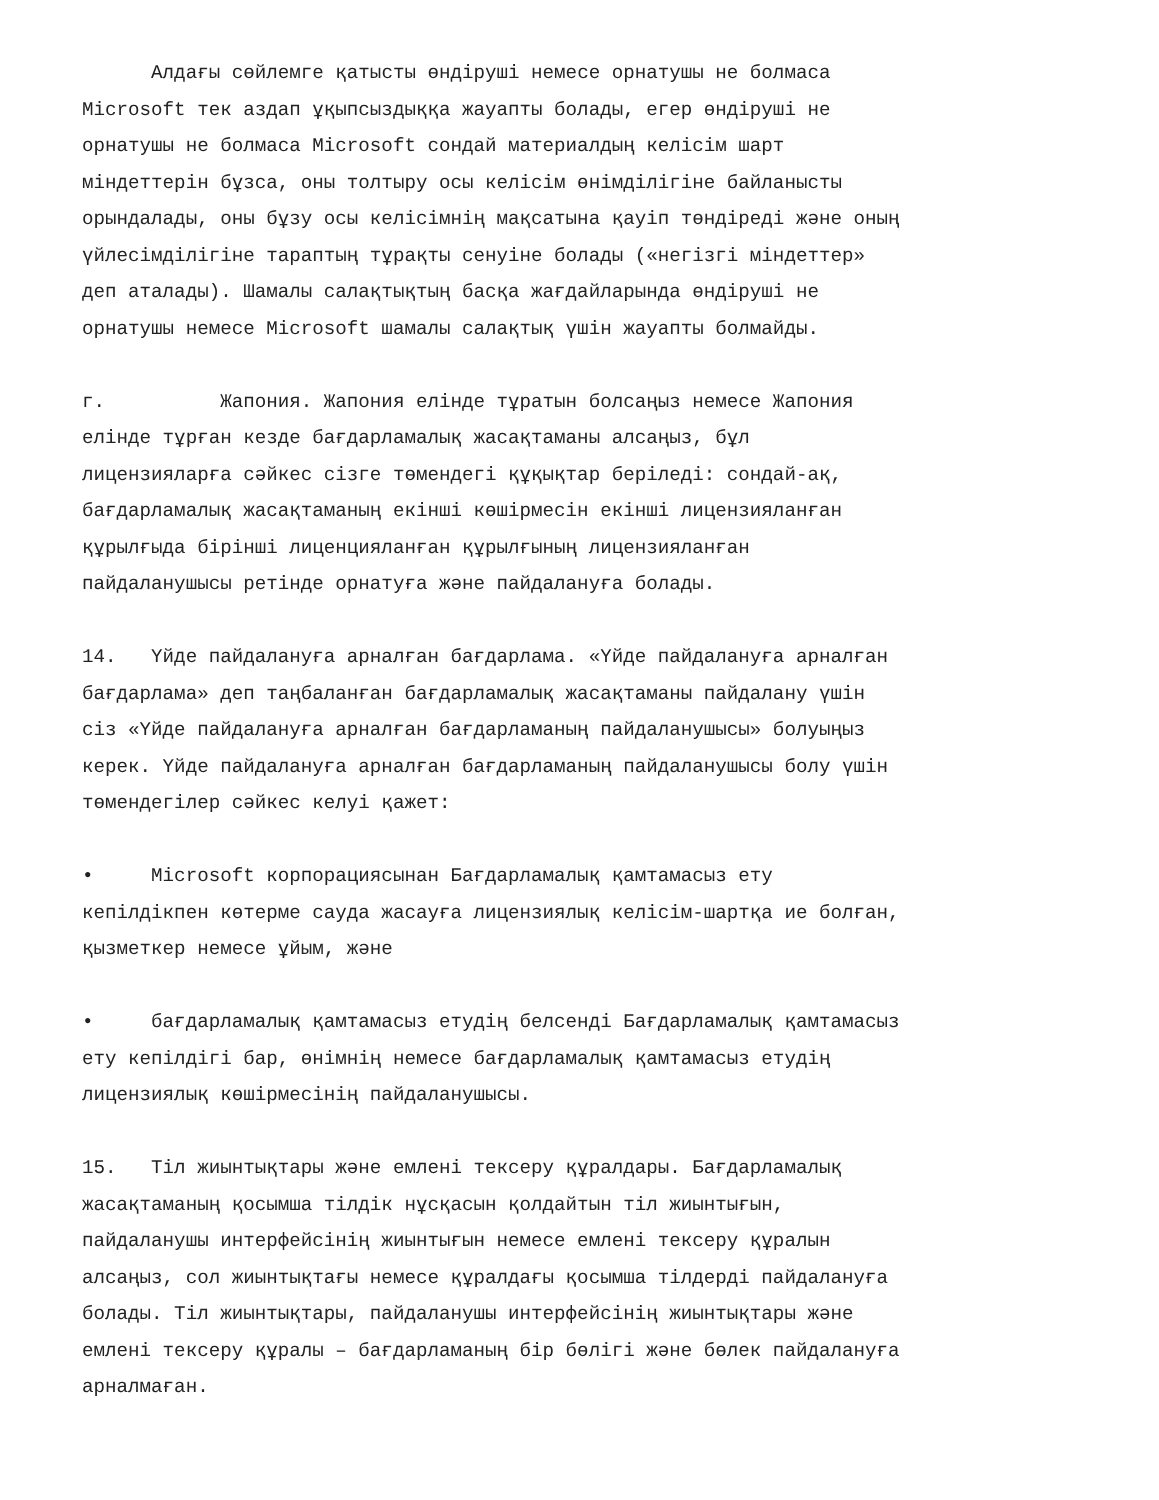Алдағы сөйлемге қатысты өндіруші немесе орнатушы не болмаса Microsoft тек аздап ұқыпсыздыққа жауапты болады, егер өндіруші не орнатушы не болмаса Microsoft сондай материалдың келісім шарт міндеттерін бұзса, оны толтыру осы келісім өнімділігіне байланысты орындалады, оны бұзу осы келісімнің мақсатына қауіп төндіреді және оның үйлесімділігіне тараптың тұрақты сенуіне болады («негізгі міндеттер» деп аталады). Шамалы салақтықтың басқа жағдайларында өндіруші не орнатушы немесе Microsoft шамалы салақтық үшін жауапты болмайды.
г. Жапония. Жапония елінде тұратын болсаңыз немесе Жапония елінде тұрған кезде бағдарламалық жасақтаманы алсаңыз, бұл лицензияларға сәйкес сізге төмендегі құқықтар беріледі: сондай-ақ, бағдарламалық жасақтаманың екінші көшірмесін екінші лицензияланған құрылғыда бірінші лиценцияланған құрылғының лицензияланған пайдаланушысы ретінде орнатуға және пайдалануға болады.
14. Үйде пайдалануға арналған бағдарлама. «Үйде пайдалануға арналған бағдарлама» деп таңбаланған бағдарламалық жасақтаманы пайдалану үшін сіз «Үйде пайдалануға арналған бағдарламаның пайдаланушысы» болуыңыз керек. Үйде пайдалануға арналған бағдарламаның пайдаланушысы болу үшін төмендегілер сәйкес келуі қажет:
• Microsoft корпорациясынан Бағдарламалық қамтамасыз ету кепілдікпен көтерме сауда жасауға лицензиялық келісім-шартқа ие болған, қызметкер немесе ұйым, және
• бағдарламалық қамтамасыз етудің белсенді Бағдарламалық қамтамасыз ету кепілдігі бар, өнімнің немесе бағдарламалық қамтамасыз етудің лицензиялық көшірмесінің пайдаланушысы.
15. Тіл жиынтықтары және емлені тексеру құралдары. Бағдарламалық жасақтаманың қосымша тілдік нұсқасын қолдайтын тіл жиынтығын, пайдаланушы интерфейсінің жиынтығын немесе емлені тексеру құралын алсаңыз, сол жиынтықтағы немесе құралдағы қосымша тілдерді пайдалануға болады. Тіл жиынтықтары, пайдаланушы интерфейсінің жиынтықтары және емлені тексеру құралы – бағдарламаның бір бөлігі және бөлек пайдалануға арналмаған.